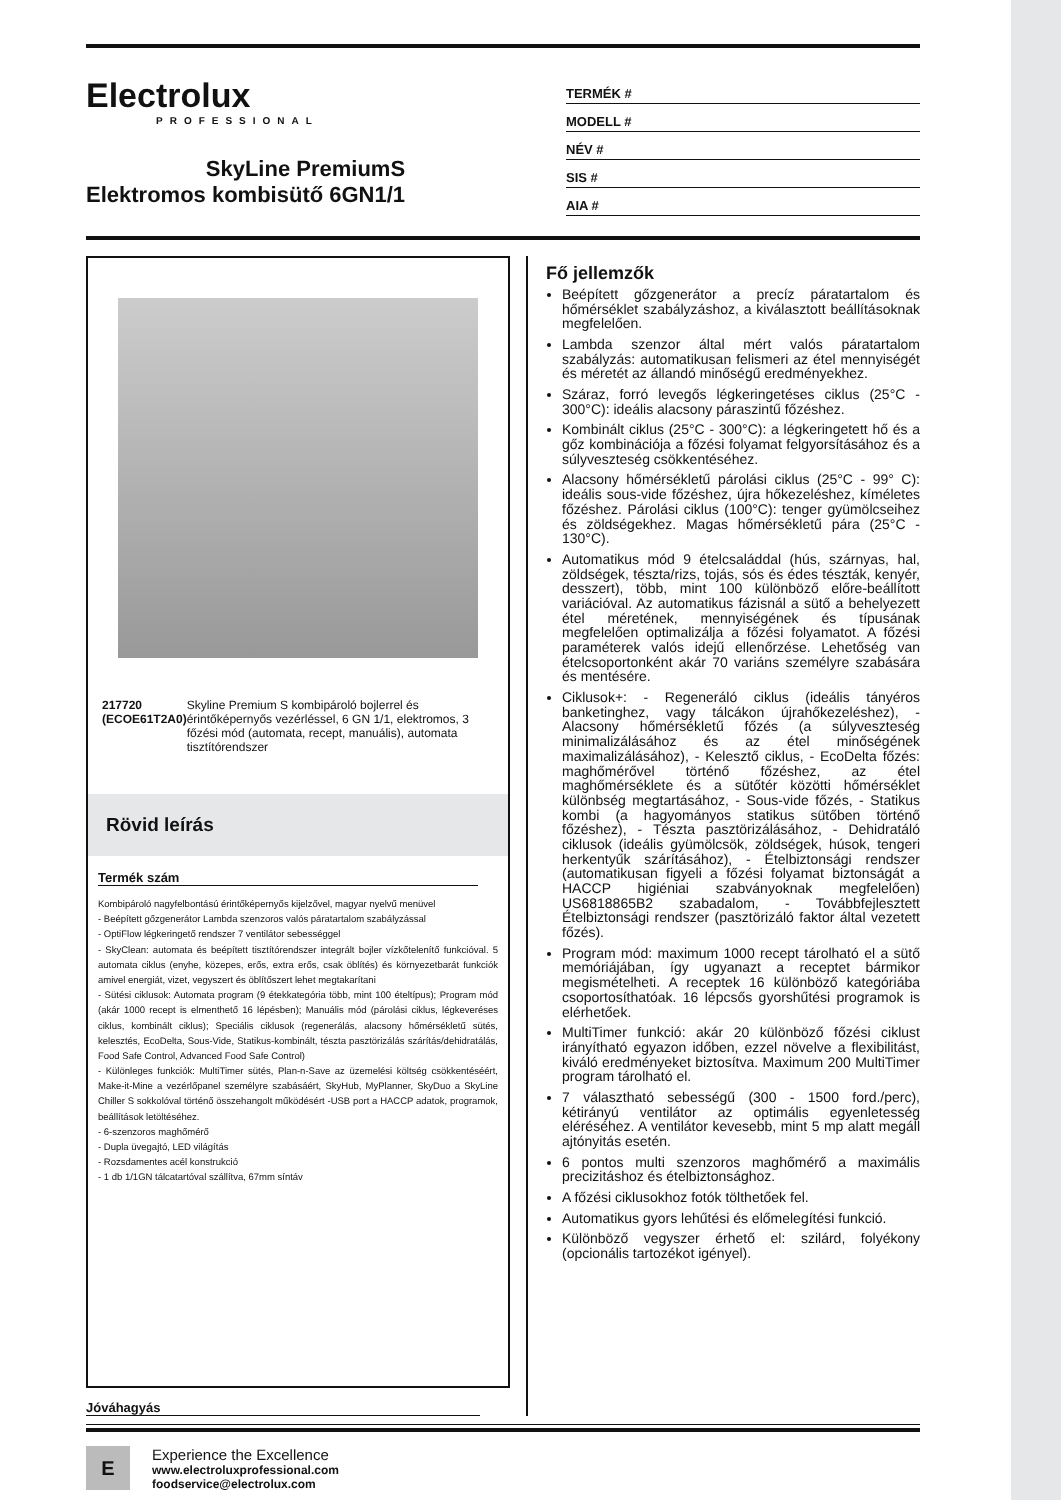Electrolux
PROFESSIONAL
SkyLine PremiumS
Elektromos kombisütő 6GN1/1
TERMÉK #
MODELL #
NÉV #
SIS #
AIA #
217720 (ECOE61T2A0) Skyline Premium S kombipároló bojlerrel és érintőképernyős vezérléssel, 6 GN 1/1, elektromos, 3 főzési mód (automata, recept, manuális), automata tisztítórendszer
Rövid leírás
Termék szám
Kombipároló nagyfelbontású érintőképernyős kijelzővel, magyar nyelvű menüvel
- Beépített gőzgenerátor Lambda szenzoros valós páratartalom szabályzással
- OptiFlow légkeringető rendszer 7 ventilátor sebességgel
- SkyClean: automata és beépített tisztítórendszer integrált bojler vízkőtelenítő funkcióval. 5 automata ciklus (enyhe, közepes, erős, extra erős, csak öblítés) és környezetbarát funkciók amivel energiát, vizet, vegyszert és öblítőszert lehet megtakarítani
- Sütési ciklusok: Automata program (9 étekkategória több, mint 100 ételtípus); Program mód (akár 1000 recept is elmenthető 16 lépésben); Manuális mód (párolási ciklus, légkeveréses ciklus, kombinált ciklus); Speciális ciklusok (regenerálás, alacsony hőmérsékletű sütés, kelesztés, EcoDelta, Sous-Vide, Statikus-kombinált, tészta pasztörizálás szárítás/dehidratálás, Food Safe Control, Advanced Food Safe Control)
- Különleges funkciók: MultiTimer sütés, Plan-n-Save az üzemelési költség csökkentéséért, Make-it-Mine a vezérlőpanel személyre szabásáért, SkyHub, MyPlanner, SkyDuo a SkyLine Chiller S sokkolóval történő összehangolt működésért -USB port a HACCP adatok, programok, beállítások letöltéséhez.
- 6-szenzoros maghőmérő
- Dupla üvegajtó, LED világítás
- Rozsdamentes acél konstrukció
- 1 db 1/1GN tálcatartóval szállítva, 67mm síntáv
Jóváhagyás
Fő jellemzők
Beépített gőzgenerátor a precíz páratartalom és hőmérséklet szabályzáshoz, a kiválasztott beállításoknak megfelelően.
Lambda szenzor által mért valós páratartalom szabályzás: automatikusan felismeri az étel mennyiségét és méretét az állandó minőségű eredményekhez.
Száraz, forró levegős légkeringetéses ciklus (25°C - 300°C): ideális alacsony páraszintű főzéshez.
Kombinált ciklus (25°C - 300°C): a légkeringetett hő és a gőz kombinációja a főzési folyamat felgyorsításához és a súlyveszteség csökkentéséhez.
Alacsony hőmérsékletű párolási ciklus (25°C - 99° C): ideális sous-vide főzéshez, újra hőkezeléshez, kíméletes főzéshez. Párolási ciklus (100°C): tenger gyümölcseihez és zöldségekhez. Magas hőmérsékletű pára (25°C - 130°C).
Automatikus mód 9 ételcsaláddal (hús, szárnyas, hal, zöldségek, tészta/rizs, tojás, sós és édes tészták, kenyér, desszert), több, mint 100 különböző előre-beállított variációval. Az automatikus fázisnál a sütő a behelyezett étel méretének, mennyiségének és típusának megfelelően optimalizálja a főzési folyamatot. A főzési paraméterek valós idejű ellenőrzése. Lehetőség van ételcsoportonként akár 70 variáns személyre szabására és mentésére.
Ciklusok+: - Regeneráló ciklus (ideális tányéros banketinghez, vagy tálcákon újrahőkezeléshez), - Alacsony hőmérsékletű főzés (a súlyveszteség minimalizálásához és az étel minőségének maximalizálásához), - Kelesztő ciklus, - EcoDelta főzés: maghőmérővel történő főzéshez, az étel maghőmérséklete és a sütőtér közötti hőmérséklet különbség megtartásához, - Sous-vide főzés, - Statikus kombi (a hagyományos statikus sütőben történő főzéshez), - Tészta pasztörizálásához, - Dehidratáló ciklusok (ideális gyümölcsök, zöldségek, húsok, tengeri herkentyűk szárításához), - Ételbiztonsági rendszer (automatikusan figyeli a főzési folyamat biztonságát a HACCP higiéniai szabványoknak megfelelően) US6818865B2 szabadalom, - Továbbfejlesztett Ételbiztonsági rendszer (pasztörizáló faktor által vezetett főzés).
Program mód: maximum 1000 recept tárolható el a sütő memóriájában, így ugyanazt a receptet bármikor megismételheti. A receptek 16 különböző kategóriába csoportosíthatóak. 16 lépcsős gyorshűtési programok is elérhetőek.
MultiTimer funkció: akár 20 különböző főzési ciklust irányítható egyazon időben, ezzel növelve a flexibilitást, kiváló eredményeket biztosítva. Maximum 200 MultiTimer program tárolható el.
7 választható sebességű (300 - 1500 ford./perc), kétirányú ventilátor az optimális egyenletesség eléréséhez. A ventilátor kevesebb, mint 5 mp alatt megáll ajtónyitás esetén.
6 pontos multi szenzoros maghőmérő a maximális precizitáshoz és ételbiztonsághoz.
A főzési ciklusokhoz fotók tölthetőek fel.
Automatikus gyors lehűtési és előmelegítési funkció.
Különböző vegyszer érhető el: szilárd, folyékony (opcionális tartozékot igényel).
E
Experience the Excellence
www.electroluxprofessional.com
foodservice@electrolux.com